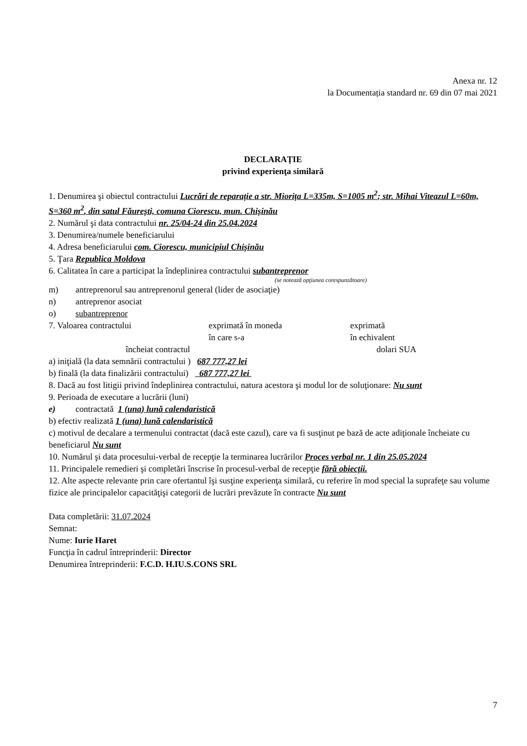Anexa nr. 12
la Documentația standard nr. 69 din 07 mai 2021
DECLARAȚIE
privind experienţa similară
1. Denumirea şi obiectul contractului Lucrări de reparație a str. Miorița L=335m, S=1005 m<sup>2</sup>; str. Mihai Viteazul L=60m, S=360 m<sup>2</sup>, din satul Făurești, comuna Ciorescu, mun. Chișinău
2. Numărul şi data contractului nr. 25/04-24 din 25.04.2024
3. Denumirea/numele beneficiarului
4. Adresa beneficiarului com. Ciorescu, municipiul Chișinău
5. Ţara Republica Moldova
6. Calitatea în care a participat la îndeplinirea contractului subantreprenor
(se notează opţiunea corespunzătoare)
m) antreprenorul sau antreprenorul general (lider de asociaţie)
n) antreprenor asociat
o) subantreprenor
7. Valoarea contractului exprimată în moneda
în care s-a exprimată
în echivalent
încheiat contractul dolari SUA
a) iniţială (la data semnării contractului ) 687 777,27 lei
b) finală (la data finalizării contractului) 687 777,27 lei
8. Dacă au fost litigii privind îndeplinirea contractului, natura acestora şi modul lor de soluţionare: Nu sunt
9. Perioada de executare a lucrării (luni)
e) contractată 1 (una) lună calendaristică
b) efectiv realizată 1 (una) lună calendaristică
c) motivul de decalare a termenului contractat (dacă este cazul), care va fi susţinut pe bază de acte adiţionale încheiate cu beneficiarul Nu sunt
10. Numărul şi data procesului-verbal de recepţie la terminarea lucrărilor Proces verbal nr. 1 din 25.05.2024
11. Principalele remedieri şi completări înscrise în procesul-verbal de recepţie fără obiecții.
12. Alte aspecte relevante prin care ofertantul îşi susţine experienţa similară, cu referire în mod special la suprafeţe sau volume fizice ale principalelor capacităţişi categorii de lucrări prevăzute în contracte Nu sunt
Data completării: 31.07.2024
Semnat:
Nume: Iurie Haret
Funcţia în cadrul întreprinderii: Director
Denumirea întreprinderii: F.C.D. H.IU.S.CONS SRL
7